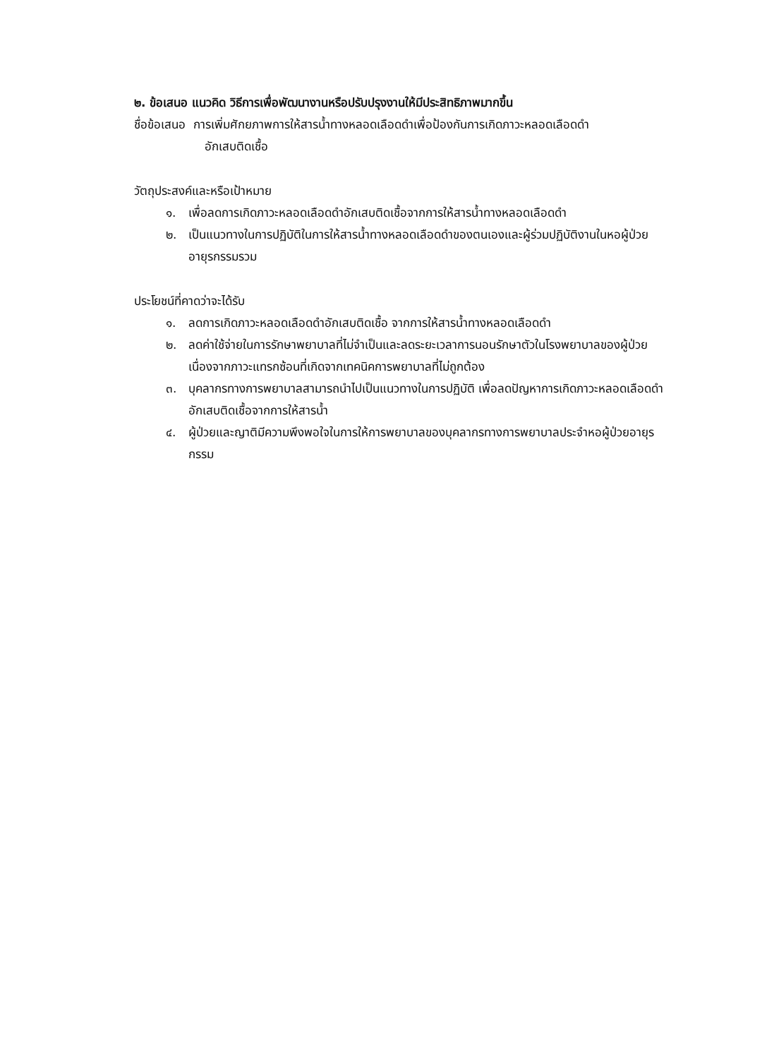๒. ข้อเสนอ แนวคิด วิธีการเพื่อพัฒนางานหรือปรับปรุงงานให้มีประสิทธิภาพมากขึ้น
ชื่อข้อเสนอ การเพิ่มศักยภาพการให้สารน้ำทางหลอดเลือดดำเพื่อป้องกันการเกิดภาวะหลอดเลือดดำ
อักเสบติดเชื้อ
วัตถุประสงค์และหรือเป้าหมาย
๑. เพื่อลดการเกิดภาวะหลอดเลือดดำอักเสบติดเชื้อจากการให้สารน้ำทางหลอดเลือดดำ
๒. เป็นแนวทางในการปฏิบัติในการให้สารน้ำทางหลอดเลือดดำของตนเองและผู้ร่วมปฏิบัติงานในหอผู้ป่วยอายุรกรรมรวม
ประโยชน์ที่คาดว่าจะได้รับ
๑. ลดการเกิดภาวะหลอดเลือดดำอักเสบติดเชื้อ จากการให้สารน้ำทางหลอดเลือดดำ
๒. ลดค่าใช้จ่ายในการรักษาพยาบาลที่ไม่จำเป็นและลดระยะเวลาการนอนรักษาตัวในโรงพยาบาลของผู้ป่วยเนื่องจากภาวะแทรกซ้อนที่เกิดจากเทคนิคการพยาบาลที่ไม่ถูกต้อง
๓. บุคลากรทางการพยาบาลสามารถนำไปเป็นแนวทางในการปฏิบัติ เพื่อลดปัญหาการเกิดภาวะหลอดเลือดดำอักเสบติดเชื้อจากการให้สารน้ำ
๔. ผู้ป่วยและญาติมีความพึงพอใจในการให้การพยาบาลของบุคลากรทางการพยาบาลประจำหอผู้ป่วยอายุรกรรม